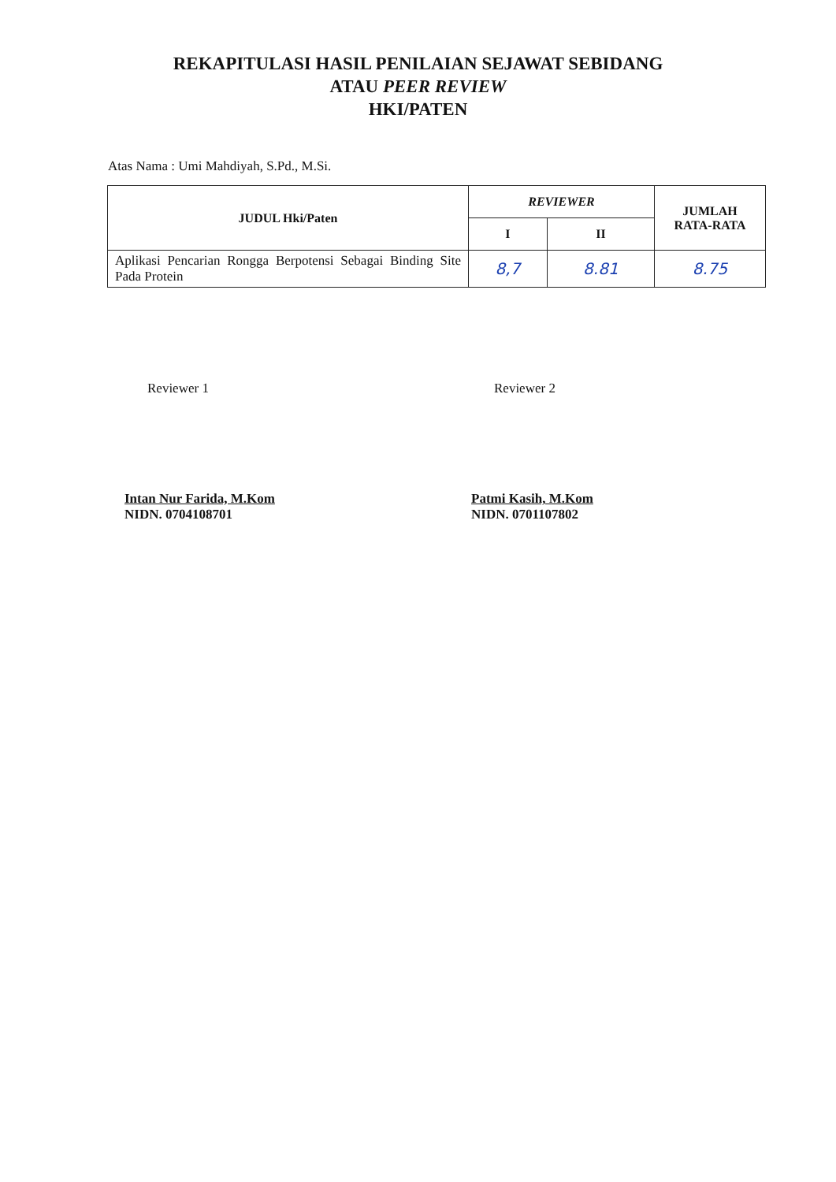REKAPITULASI HASIL PENILAIAN SEJAWAT SEBIDANG
ATAU PEER REVIEW
HKI/PATEN
Atas Nama : Umi Mahdiyah, S.Pd., M.Si.
| JUDUL Hki/Paten | REVIEWER | | JUMLAH RATA-RATA |
| --- | --- | --- | --- |
| | I | II | |
| Aplikasi Pencarian Rongga Berpotensi Sebagai Binding Site Pada Protein | 8,7 | 8.81 | 8.75 |
Reviewer 1
Intan Nur Farida, M.Kom
NIDN. 0704108701
Reviewer 2
Patmi Kasih, M.Kom
NIDN. 0701107802